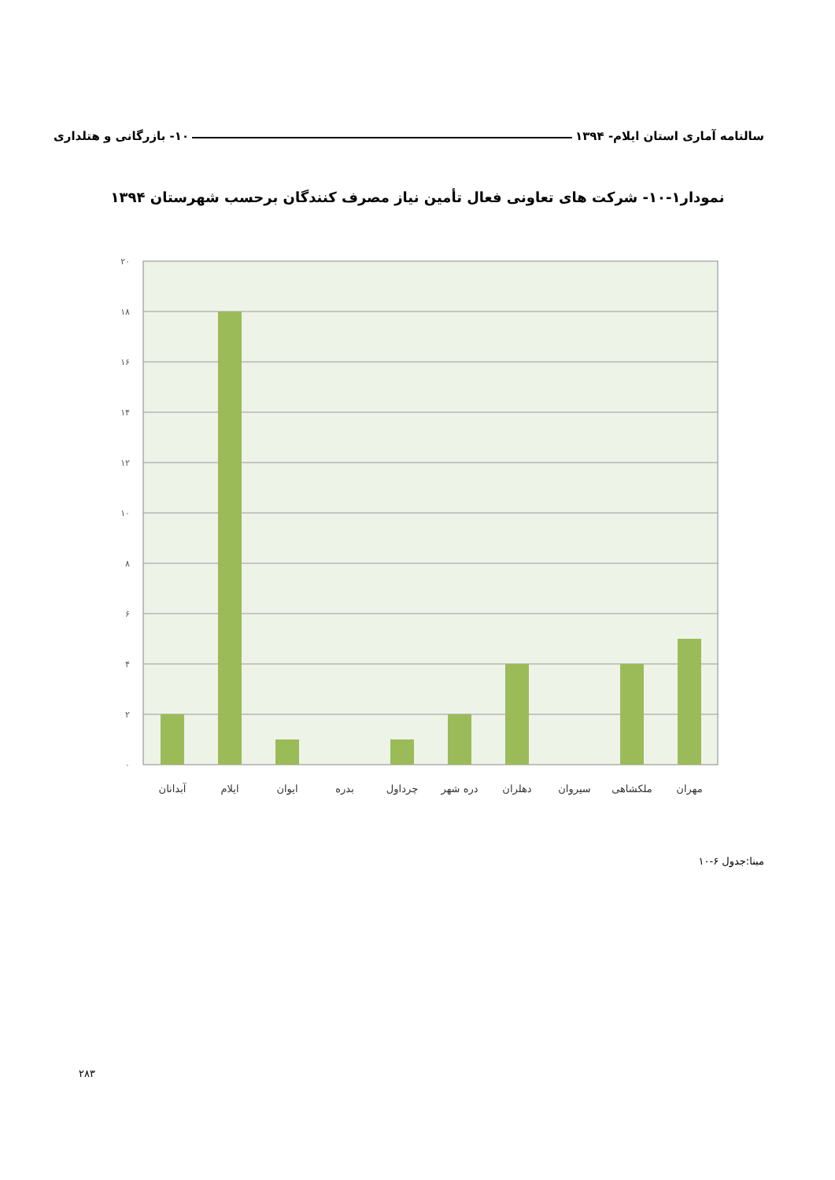سالنامه آماری استان ایلام- ۱۳۹۴ ۱۰- بازرگانی و هتلداری
نمودار۱-۱۰- شرکت های تعاونی فعال تأمین نیاز مصرف کنندگان برحسب شهرستان ۱۳۹۴
۲۰
۱۸
۱۶
۱۴
۱۲
۱۰
۸
۶
۴
۲
۰
آبدانان
ایلام
ایوان
بدره
چرداول
دره شهر
دهلران
سیروان
ملکشاهی
مهران
مبنا:جدول ۶-۱۰
۲۸۳